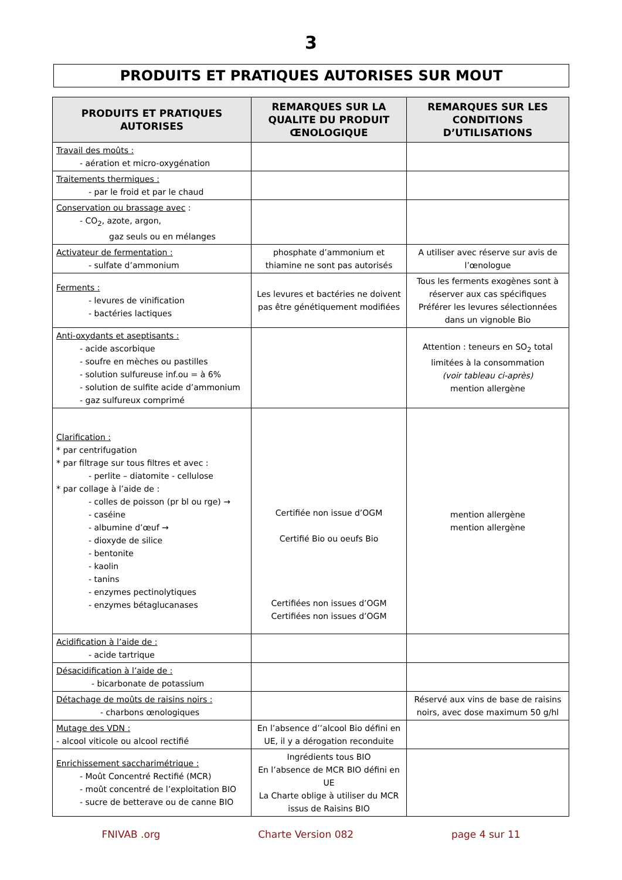3
PRODUITS ET PRATIQUES AUTORISES SUR MOUT
| PRODUITS ET PRATIQUES AUTORISES | REMARQUES SUR LA QUALITE DU PRODUIT ŒNOLOGIQUE | REMARQUES SUR LES CONDITIONS D’UTILISATIONS |
| --- | --- | --- |
| Travail des moûts : - aération et micro-oxygénation | | |
| Traitements thermiques : - par le froid et par le chaud | | |
| Conservation ou brassage avec : - CO<sub>2</sub>, azote, argon, gaz seuls ou en mélanges | | |
| Activateur de fermentation : - sulfate d’ammonium | phosphate d’ammonium et thiamine ne sont pas autorisés | A utiliser avec réserve sur avis de l’œnologue |
| Ferments : - levures de vinification - bactéries lactiques | Les levures et bactéries ne doivent pas être génétiquement modifiées | Tous les ferments exogènes sont à réserver aux cas spécifiques Préférer les levures sélectionnées dans un vignoble Bio |
| Anti-oxydants et aseptisants : - acide ascorbique - soufre en mèches ou pastilles - solution sulfureuse inf.ou = à 6% - solution de sulfite acide d’ammonium - gaz sulfureux comprimé | | Attention : teneurs en SO<sub>2</sub> total limitées à la consommation (voir tableau ci-après) mention allergène |
| Clarification : * par centrifugation * par filtrage sur tous filtres et avec : - perlite – diatomite - cellulose * par collage à l’aide de : - colles de poisson (pr bl ou rge) → - caséine - albumine d’œuf → - dioxyde de silice - bentonite - kaolin - tanins - enzymes pectinolytiques - enzymes bétaglucanases | Certifiée non issue d’OGM Certifié Bio ou oeufs Bio Certifiées non issues d’OGM Certifiées non issues d’OGM | mention allergène mention allergène |
| Acidification à l’aide de : - acide tartrique | | |
| Désacidification à l’aide de : - bicarbonate de potassium | | |
| Détachage de moûts de raisins noirs : - charbons œnologiques | | Réservé aux vins de base de raisins noirs, avec dose maximum 50 g/hl |
| Mutage des VDN : - alcool viticole ou alcool rectifié | En l’absence d’’alcool Bio défini en UE, il y a dérogation reconduite | |
| Enrichissement saccharimétrique : - Moût Concentré Rectifié (MCR) - moût concentré de l’exploitation BIO - sucre de betterave ou de canne BIO | Ingrédients tous BIO En l’absence de MCR BIO défini en UE La Charte oblige à utiliser du MCR issus de Raisins BIO | |
FNIVAB .org Charte Version 082 page 4 sur 11